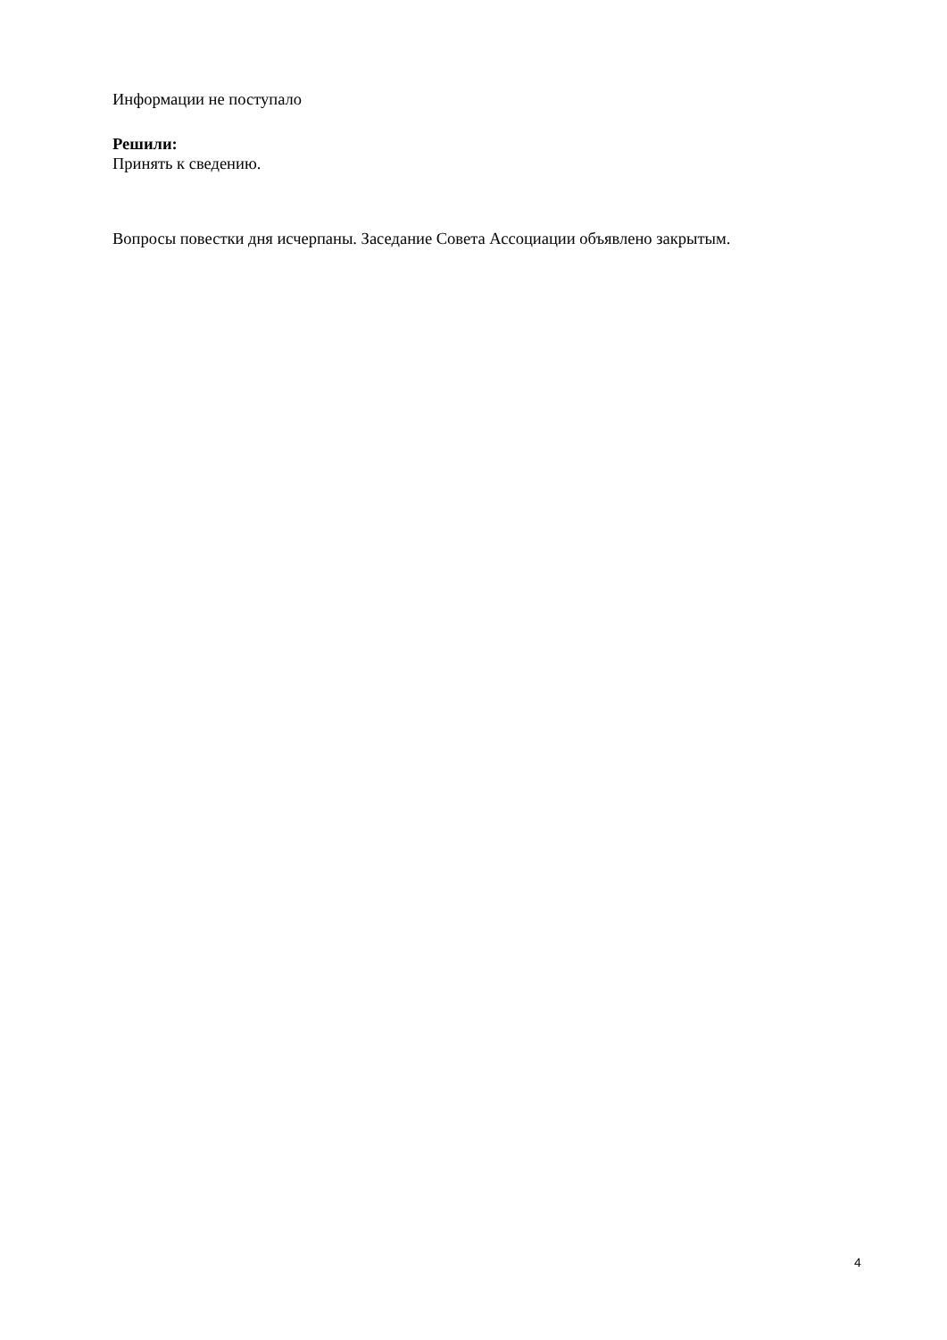Информации не поступало
Решили:
Принять к сведению.
Вопросы повестки дня исчерпаны. Заседание Совета Ассоциации объявлено закрытым.
4